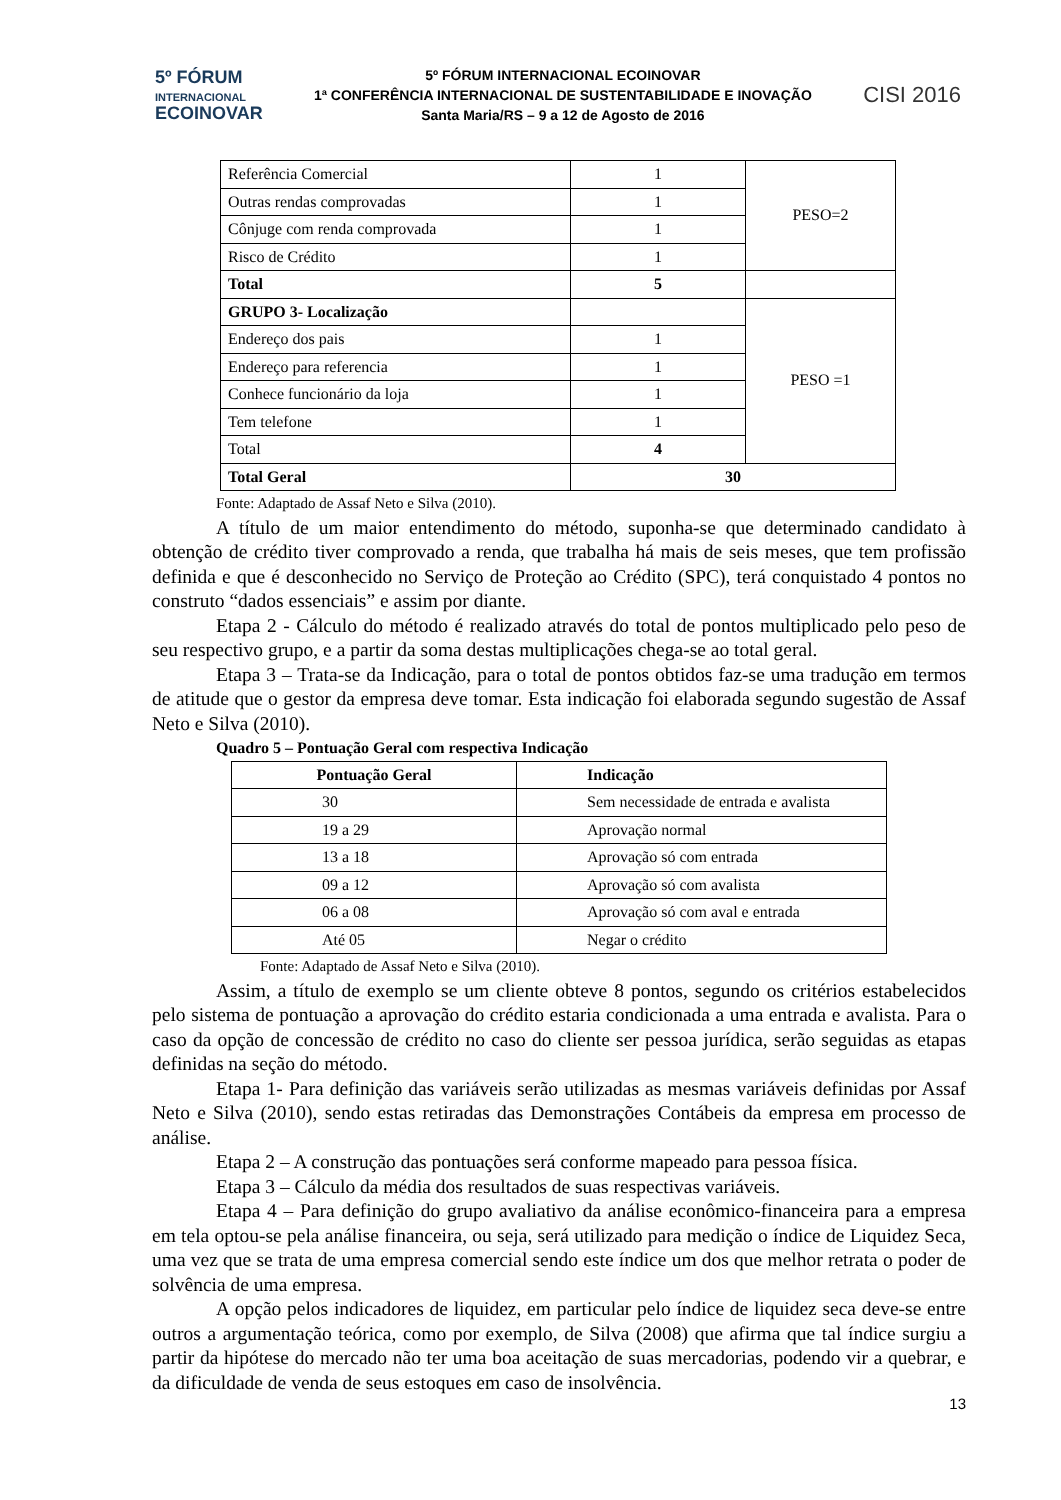5º FÓRUM
INTERNACIONAL
ECOINOVAR
5º FÓRUM INTERNACIONAL ECOINOVAR
1ª CONFERÊNCIA INTERNACIONAL DE SUSTENTABILIDADE E INOVAÇÃO
Santa Maria/RS – 9 a 12 de Agosto de 2016
CISI 2016
| Referência Comercial | 1 | PESO=2 |
| Outras rendas comprovadas | 1 | |
| Cônjuge com renda comprovada | 1 | |
| Risco de Crédito | 1 | |
| Total | 5 | |
| GRUPO 3- Localização | | PESO =1 |
| Endereço dos pais | 1 | |
| Endereço para referencia | 1 | |
| Conhece funcionário da loja | 1 | |
| Tem telefone | 1 | |
| Total | 4 | |
| Total Geral | 30 | |
Fonte: Adaptado de Assaf Neto e Silva (2010).
A título de um maior entendimento do método, suponha-se que determinado candidato à obtenção de crédito tiver comprovado a renda, que trabalha há mais de seis meses, que tem profissão definida e que é desconhecido no Serviço de Proteção ao Crédito (SPC), terá conquistado 4 pontos no construto “dados essenciais” e assim por diante.
Etapa 2 - Cálculo do método é realizado através do total de pontos multiplicado pelo peso de seu respectivo grupo, e a partir da soma destas multiplicações chega-se ao total geral.
Etapa 3 – Trata-se da Indicação, para o total de pontos obtidos faz-se uma tradução em termos de atitude que o gestor da empresa deve tomar. Esta indicação foi elaborada segundo sugestão de Assaf Neto e Silva (2010).
Quadro 5 – Pontuação Geral com respectiva Indicação
| Pontuação Geral | Indicação |
| --- | --- |
| 30 | Sem necessidade de entrada e avalista |
| 19 a 29 | Aprovação normal |
| 13 a 18 | Aprovação só com entrada |
| 09 a 12 | Aprovação só com avalista |
| 06 a 08 | Aprovação só com aval e entrada |
| Até 05 | Negar o crédito |
Fonte: Adaptado de Assaf Neto e Silva (2010).
Assim, a título de exemplo se um cliente obteve 8 pontos, segundo os critérios estabelecidos pelo sistema de pontuação a aprovação do crédito estaria condicionada a uma entrada e avalista. Para o caso da opção de concessão de crédito no caso do cliente ser pessoa jurídica, serão seguidas as etapas definidas na seção do método.
Etapa 1- Para definição das variáveis serão utilizadas as mesmas variáveis definidas por Assaf Neto e Silva (2010), sendo estas retiradas das Demonstrações Contábeis da empresa em processo de análise.
Etapa 2 – A construção das pontuações será conforme mapeado para pessoa física.
Etapa 3 – Cálculo da média dos resultados de suas respectivas variáveis.
Etapa 4 – Para definição do grupo avaliativo da análise econômico-financeira para a empresa em tela optou-se pela análise financeira, ou seja, será utilizado para medição o índice de Liquidez Seca, uma vez que se trata de uma empresa comercial sendo este índice um dos que melhor retrata o poder de solvência de uma empresa.
A opção pelos indicadores de liquidez, em particular pelo índice de liquidez seca deve-se entre outros a argumentação teórica, como por exemplo, de Silva (2008) que afirma que tal índice surgiu a partir da hipótese do mercado não ter uma boa aceitação de suas mercadorias, podendo vir a quebrar, e da dificuldade de venda de seus estoques em caso de insolvência.
13